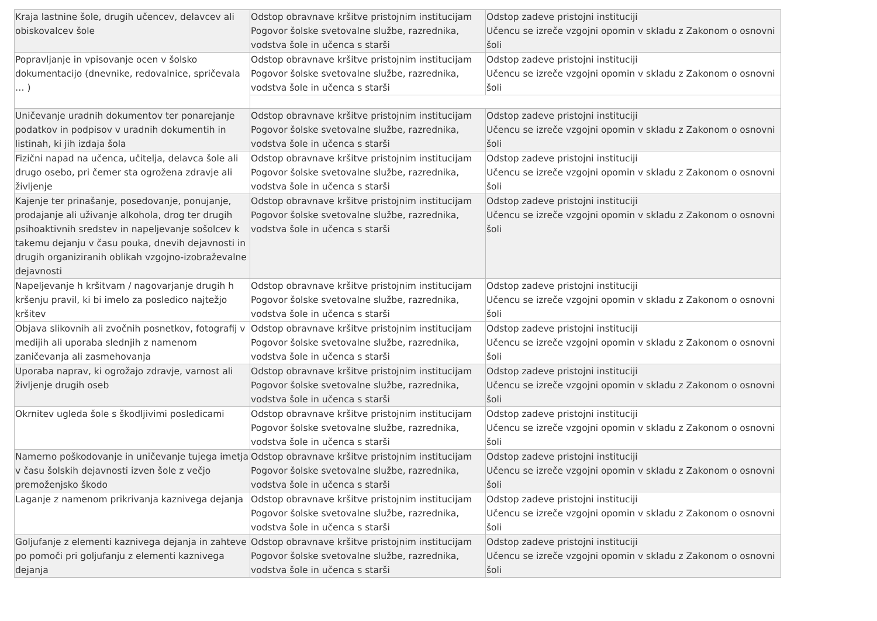| Kraja lastnine šole, drugih učencev, delavcev ali obiskovalcev šole | Odstop obravnave kršitve pristojnim institucijam Pogovor šolske svetovalne službe, razrednika, vodstva šole in učenca s starši | Odstop zadeve pristojni instituciji Učencu se izreče vzgojni opomin v skladu z Zakonom o osnovni šoli |
| Popravljanje in vpisovanje ocen v šolsko dokumentacijo (dnevnike, redovalnice, spričevala … ) | Odstop obravnave kršitve pristojnim institucijam Pogovor šolske svetovalne službe, razrednika, vodstva šole in učenca s starši | Odstop zadeve pristojni instituciji Učencu se izreče vzgojni opomin v skladu z Zakonom o osnovni šoli |
| Uničevanje uradnih dokumentov ter ponarejanje podatkov in podpisov v uradnih dokumentih in listinah, ki jih izdaja šola | Odstop obravnave kršitve pristojnim institucijam Pogovor šolske svetovalne službe, razrednika, vodstva šole in učenca s starši | Odstop zadeve pristojni instituciji Učencu se izreče vzgojni opomin v skladu z Zakonom o osnovni šoli |
| Fizični napad na učenca, učitelja, delavca šole ali drugo osebo, pri čemer sta ogrožena zdravje ali življenje | Odstop obravnave kršitve pristojnim institucijam Pogovor šolske svetovalne službe, razrednika, vodstva šole in učenca s starši | Odstop zadeve pristojni instituciji Učencu se izreče vzgojni opomin v skladu z Zakonom o osnovni šoli |
| Kajenje ter prinašanje, posedovanje, ponujanje, prodajanje ali uživanje alkohola, drog ter drugih psihoaktivnih sredstev in napeljevanje sošolcev k takemu dejanju v času pouka, dnevih dejavnosti in drugih organiziranih oblikah vzgojno-izobraževalne dejavnosti | Odstop obravnave kršitve pristojnim institucijam Pogovor šolske svetovalne službe, razrednika, vodstva šole in učenca s starši | Odstop zadeve pristojni instituciji Učencu se izreče vzgojni opomin v skladu z Zakonom o osnovni šoli |
| Napeljevanje h kršitvam / nagovarjanje drugih h kršenju pravil, ki bi imelo za posledico najtežjo kršitev | Odstop obravnave kršitve pristojnim institucijam Pogovor šolske svetovalne službe, razrednika, vodstva šole in učenca s starši | Odstop zadeve pristojni instituciji Učencu se izreče vzgojni opomin v skladu z Zakonom o osnovni šoli |
| Objava slikovnih ali zvočnih posnetkov, fotografij v medijih ali uporaba slednjih z namenom zaničevanja ali zasmehovanja | Odstop obravnave kršitve pristojnim institucijam Pogovor šolske svetovalne službe, razrednika, vodstva šole in učenca s starši | Odstop zadeve pristojni instituciji Učencu se izreče vzgojni opomin v skladu z Zakonom o osnovni šoli |
| Uporaba naprav, ki ogrožajo zdravje, varnost ali življenje drugih oseb | Odstop obravnave kršitve pristojnim institucijam Pogovor šolske svetovalne službe, razrednika, vodstva šole in učenca s starši | Odstop zadeve pristojni instituciji Učencu se izreče vzgojni opomin v skladu z Zakonom o osnovni šoli |
| Okrnitev ugleda šole s škodljivimi posledicami | Odstop obravnave kršitve pristojnim institucijam Pogovor šolske svetovalne službe, razrednika, vodstva šole in učenca s starši | Odstop zadeve pristojni instituciji Učencu se izreče vzgojni opomin v skladu z Zakonom o osnovni šoli |
| Namerno poškodovanje in uničevanje tujega imetja v času šolskih dejavnosti izven šole z večjo premoženjsko škodo | Odstop obravnave kršitve pristojnim institucijam Pogovor šolske svetovalne službe, razrednika, vodstva šole in učenca s starši | Odstop zadeve pristojni instituciji Učencu se izreče vzgojni opomin v skladu z Zakonom o osnovni šoli |
| Laganje z namenom prikrivanja kaznivega dejanja | Odstop obravnave kršitve pristojnim institucijam Pogovor šolske svetovalne službe, razrednika, vodstva šole in učenca s starši | Odstop zadeve pristojni instituciji Učencu se izreče vzgojni opomin v skladu z Zakonom o osnovni šoli |
| Goljufanje z elementi kaznivega dejanja in zahteve po pomoči pri goljufanju z elementi kaznivega dejanja | Odstop obravnave kršitve pristojnim institucijam Pogovor šolske svetovalne službe, razrednika, vodstva šole in učenca s starši | Odstop zadeve pristojni instituciji Učencu se izreče vzgojni opomin v skladu z Zakonom o osnovni šoli |